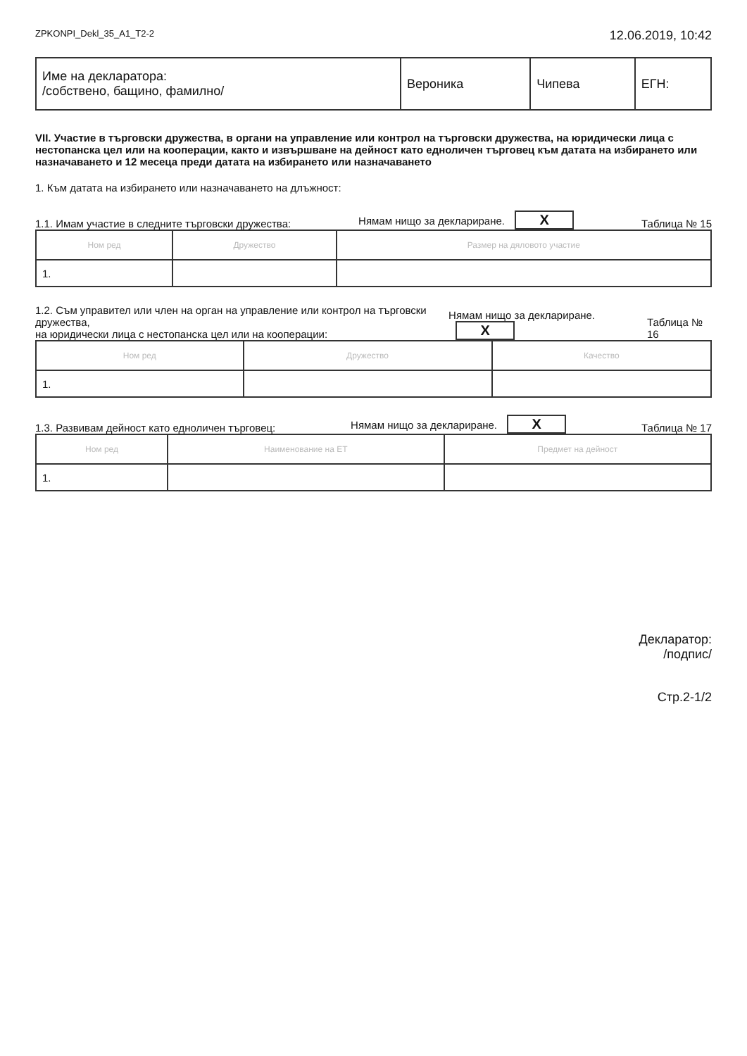ZPKONPI_Dekl_35_A1_T2-2 12.06.2019, 10:42
| Име на декларатора: /собствено, бащино, фамилно/ | Вероника | Чипева | ЕГН: |
VII. Участие в търговски дружества, в органи на управление или контрол на търговски дружества, на юридически лица с нестопанска цел или на кооперации, както и извършване на дейност като едноличен търговец към датата на избирането или назначаването и 12 месеца преди датата на избирането или назначаването
1. Към датата на избирането или назначаването на длъжност:
1.1. Имам участие в следните търговски дружества: Нямам нищо за деклариране. X Таблица № 15
| Ном ред | Дружество | Размер на дяловото участие |
| --- | --- | --- |
| 1. | | |
1.2. Съм управител или член на орган на управление или контрол на търговски дружества,
на юридически лица с нестопанска цел или на кооперации: Нямам нищо за деклариране. X Таблица № 16
| Ном ред | Дружество | Качество |
| --- | --- | --- |
| 1. | | |
1.3. Развивам дейност като едноличен търговец: Нямам нищо за деклариране. X Таблица № 17
| Ном ред | Наименование на ЕТ | Предмет на дейност |
| --- | --- | --- |
| 1. | | |
Декларатор:
/подпис/
Стр.2-1/2